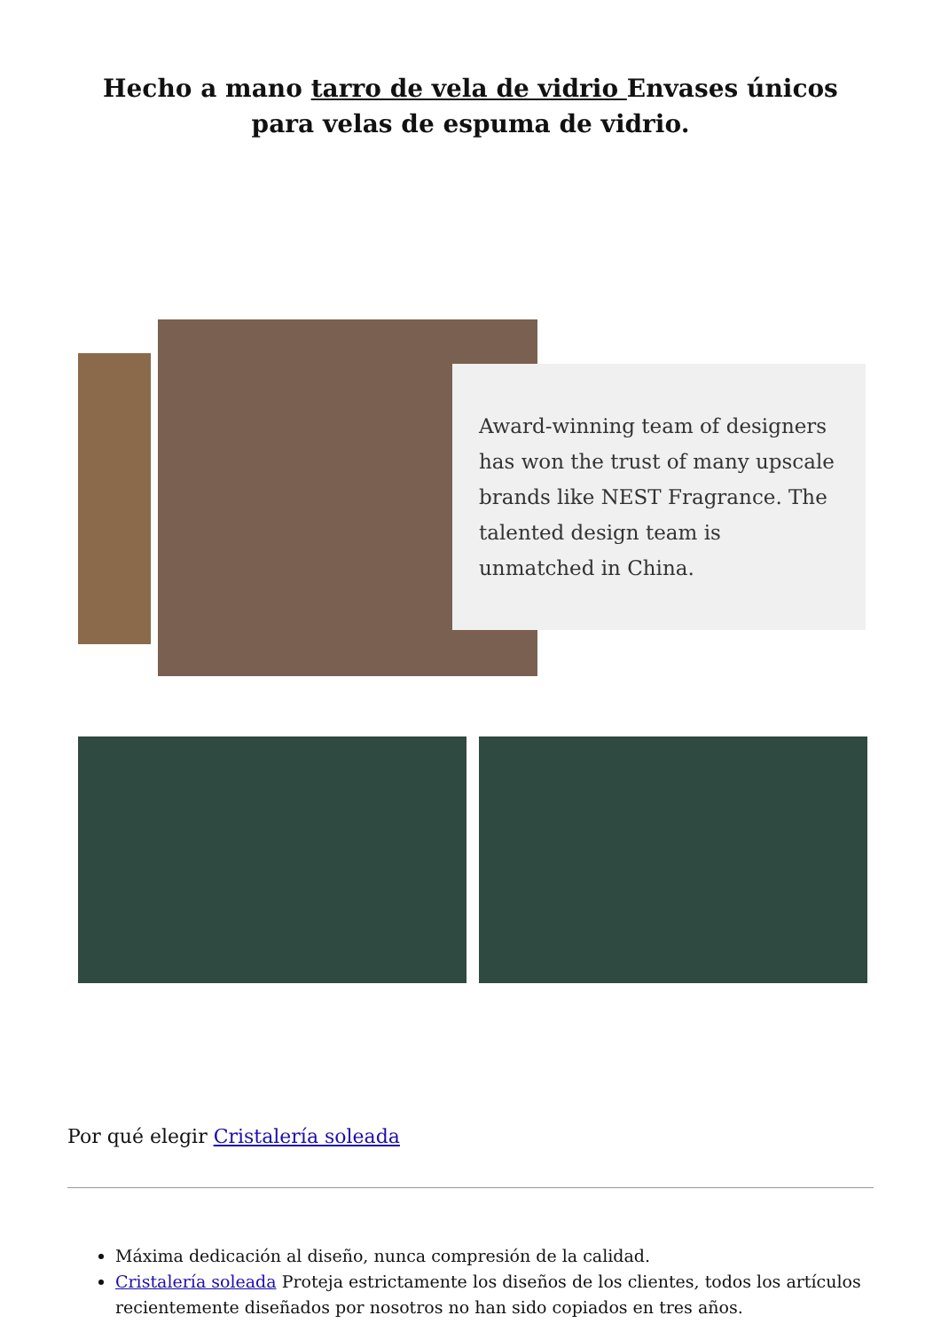Hecho a mano tarro de vela de vidrio Envases únicos para velas de espuma de vidrio.
Award-winning team of designers has won the trust of many upscale brands like NEST Fragrance. The talented design team is unmatched in China.
Por qué elegir Cristalería soleada
Máxima dedicación al diseño, nunca compresión de la calidad.
Cristalería soleada Proteja estrictamente los diseños de los clientes, todos los artículos recientemente diseñados por nosotros no han sido copiados en tres años.